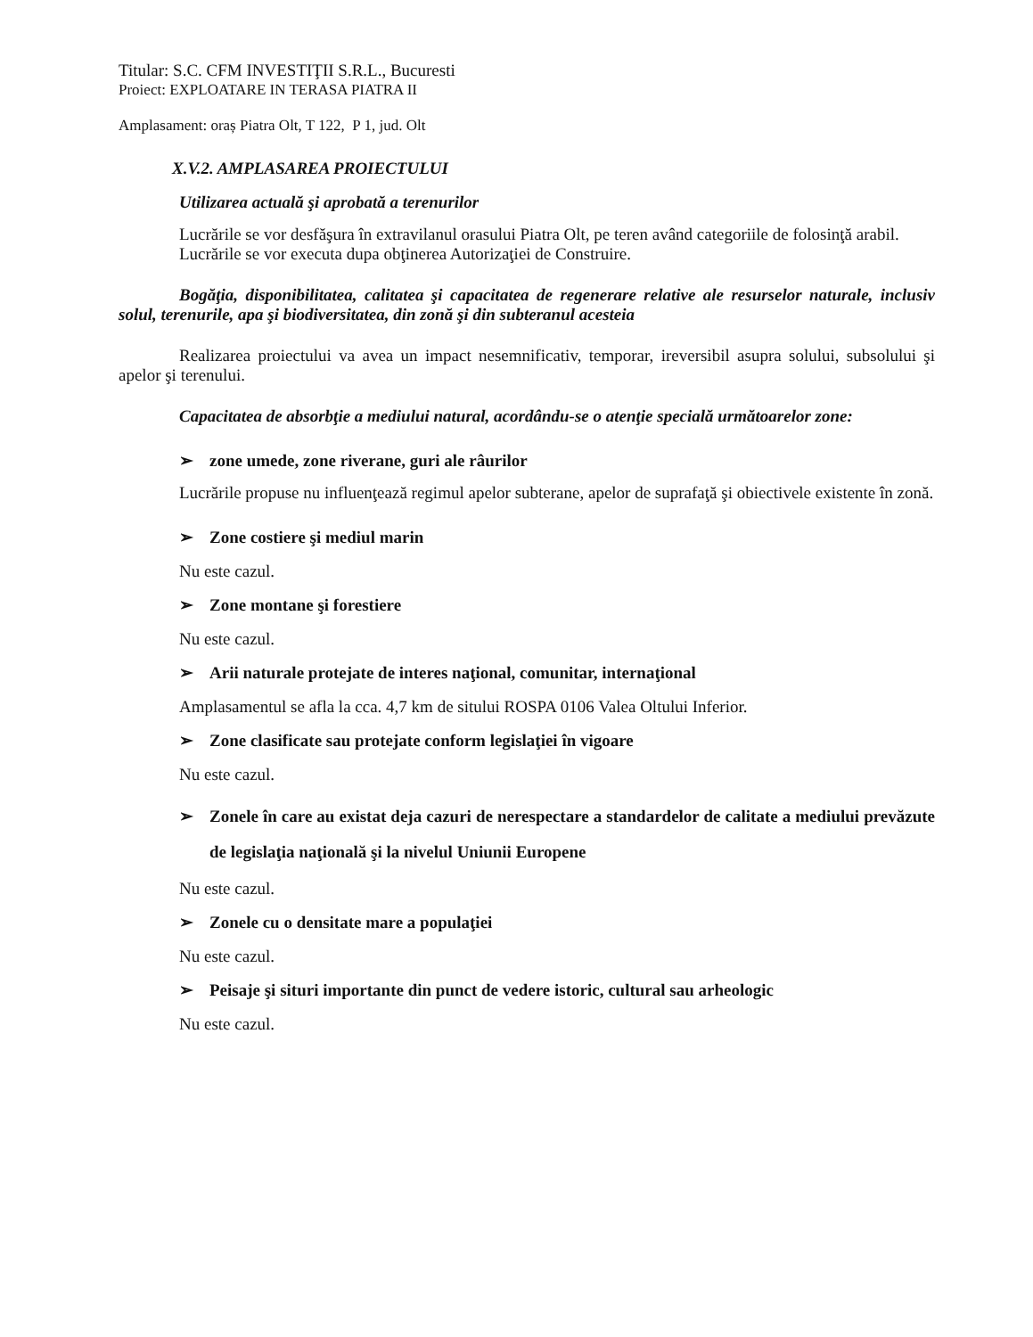Titular: S.C. CFM INVESTIŢII S.R.L., Bucuresti
Proiect: EXPLOATARE IN TERASA PIATRA II
Amplasament: oraș Piatra Olt, T 122, P 1, jud. Olt
X.V.2. AMPLASAREA PROIECTULUI
Utilizarea actuală şi aprobată a terenurilor
Lucrările se vor desfăşura în extravilanul orasului Piatra Olt, pe teren având categoriile de folosinţă arabil.
Lucrările se vor executa dupa obţinerea Autorizaţiei de Construire.
Bogăţia, disponibilitatea, calitatea şi capacitatea de regenerare relative ale resurselor naturale, inclusiv solul, terenurile, apa şi biodiversitatea, din zonă şi din subteranul acesteia
Realizarea proiectului va avea un impact nesemnificativ, temporar, ireversibil asupra solului, subsolului şi apelor şi terenului.
Capacitatea de absorbţie a mediului natural, acordându-se o atenţie specială următoarelor zone:
➢ zone umede, zone riverane, guri ale râurilor
Lucrările propuse nu influenţează regimul apelor subterane, apelor de suprafaţă şi obiectivele existente în zonă.
➢ Zone costiere şi mediul marin
Nu este cazul.
➢ Zone montane şi forestiere
Nu este cazul.
➢ Arii naturale protejate de interes naţional, comunitar, internaţional
Amplasamentul se afla la cca. 4,7 km de sitului ROSPA 0106 Valea Oltului Inferior.
➢ Zone clasificate sau protejate conform legislaţiei în vigoare
Nu este cazul.
➢ Zonele în care au existat deja cazuri de nerespectare a standardelor de calitate a mediului prevăzute de legislaţia naţională şi la nivelul Uniunii Europene
Nu este cazul.
➢ Zonele cu o densitate mare a populaţiei
Nu este cazul.
➢ Peisaje şi situri importante din punct de vedere istoric, cultural sau arheologic
Nu este cazul.